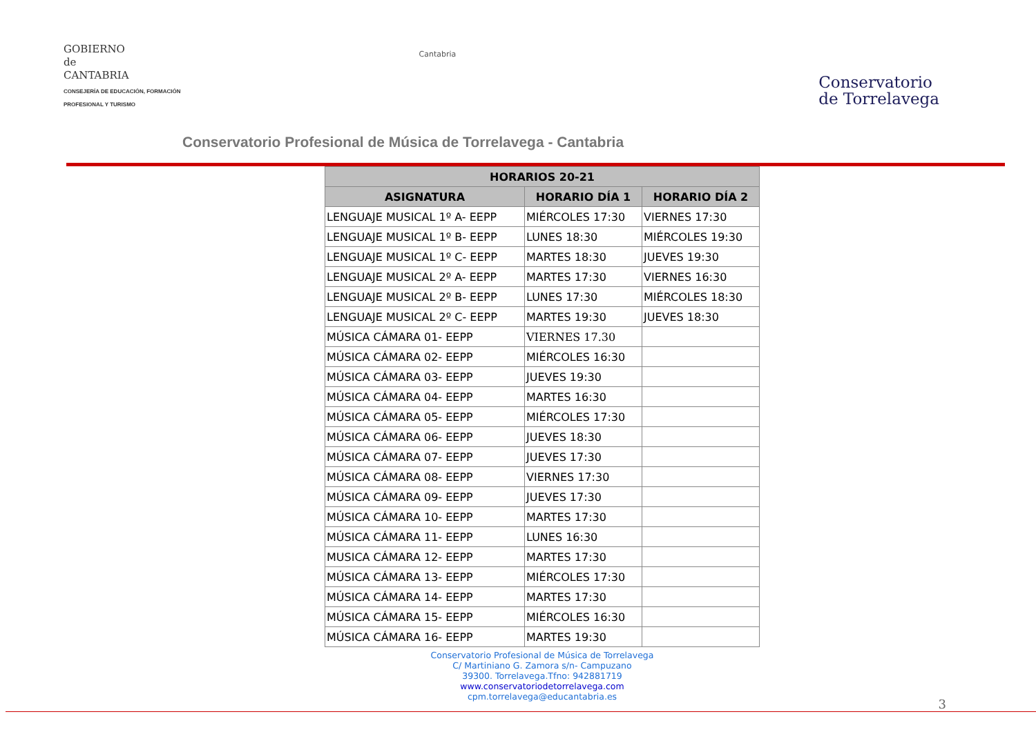GOBIERNO
de
CANTABRIA
CONSEJERÍA DE EDUCACIÓN, FORMACIÓN
PROFESIONAL Y TURISMO
Cantabria
Conservatorio
de Torrelavega
Conservatorio Profesional de Música de Torrelavega - Cantabria
| HORARIOS 20-21 | | |
| --- | --- | --- |
| ASIGNATURA | HORARIO DÍA 1 | HORARIO DÍA 2 |
| LENGUAJE MUSICAL 1º A- EEPP | MIÉRCOLES 17:30 | VIERNES 17:30 |
| LENGUAJE MUSICAL 1º B- EEPP | LUNES 18:30 | MIÉRCOLES 19:30 |
| LENGUAJE MUSICAL 1º C- EEPP | MARTES 18:30 | JUEVES 19:30 |
| LENGUAJE MUSICAL 2º A- EEPP | MARTES 17:30 | VIERNES 16:30 |
| LENGUAJE MUSICAL 2º B- EEPP | LUNES 17:30 | MIÉRCOLES 18:30 |
| LENGUAJE MUSICAL 2º C- EEPP | MARTES 19:30 | JUEVES 18:30 |
| MÚSICA CÁMARA 01- EEPP | VIERNES 17.30 | |
| MÚSICA CÁMARA 02- EEPP | MIÉRCOLES 16:30 | |
| MÚSICA CÁMARA 03- EEPP | JUEVES 19:30 | |
| MÚSICA CÁMARA 04- EEPP | MARTES 16:30 | |
| MÚSICA CÁMARA 05- EEPP | MIÉRCOLES 17:30 | |
| MÚSICA CÁMARA 06- EEPP | JUEVES 18:30 | |
| MÚSICA CÁMARA 07- EEPP | JUEVES 17:30 | |
| MÚSICA CÁMARA 08- EEPP | VIERNES 17:30 | |
| MÚSICA CÁMARA 09- EEPP | JUEVES 17:30 | |
| MÚSICA CÁMARA 10- EEPP | MARTES 17:30 | |
| MÚSICA CÁMARA 11- EEPP | LUNES 16:30 | |
| MUSICA CÁMARA 12- EEPP | MARTES 17:30 | |
| MÚSICA CÁMARA 13- EEPP | MIÉRCOLES 17:30 | |
| MÚSICA CÁMARA 14- EEPP | MARTES 17:30 | |
| MÚSICA CÁMARA 15- EEPP | MIÉRCOLES 16:30 | |
| MÚSICA CÁMARA 16- EEPP | MARTES 19:30 | |
Conservatorio Profesional de Música de Torrelavega
C/ Martiniano G. Zamora s/n- Campuzano
39300. Torrelavega.Tfno: 942881719
www.conservatoriodetorrelavega.com
cpm.torrelavega@educantabria.es
3